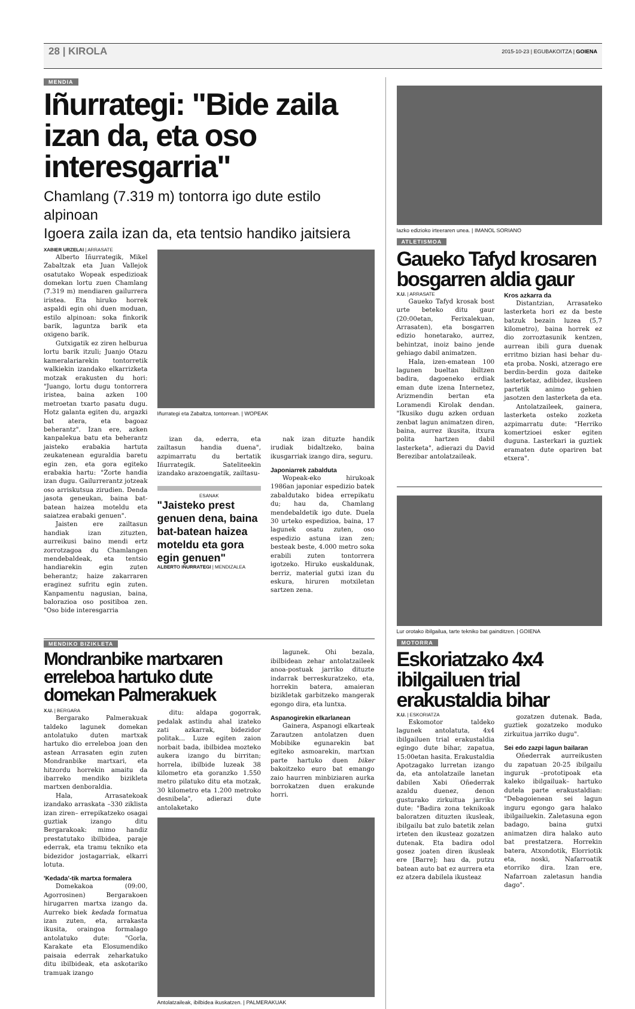28 | KIROLA 2015-10-23 | EGUBAKOITZA | GOIENA
MENDIA
Iñurrategi: "Bide zaila izan da, eta oso interesgarria"
Chamlang (7.319 m) tontorra igo dute estilo alpinoan
Igoera zaila izan da, eta tentsio handiko jaitsiera
XABIER URZELAI | ARRASATE
Alberto Iñurrategik, Mikel Zabaltzak eta Juan Vallejok osatutako Wopeak espedizioak domekan lortu zuen Chamlang (7.319 m) mendiaren gailurrera iristea. Eta hiruko horrek aspaldi egin ohi duen moduan, estilo alpinoan: soka finkorik barik, laguntza barik eta oxigeno barik.
Gutxigatik ez ziren helburua lortu barik itzuli; Juanjo Otazu kameralariarekin tontorretik walkiekin izandako elkarrizketa motzak erakusten du hori: "Juango, lortu dugu tontorrera iristea, baina azken 100 metroetan txarto pasatu dugu. Hotz galanta egiten du, argazki bat atera, eta bagoaz beherantz". Izan ere, azken kanpalekua batu eta beherantz jaisteko erabakia hartuta zeukatenean eguraldia baretu egin zen, eta gora egiteko erabakia hartu: "Zorte handia izan dugu. Gailurrerantz jotzeak oso arriskutsua zirudien. Denda jasota geneukan, baina bat-batean haizea moteldu eta saiatzea erabaki genuen".
Jaisten ere zailtasun handiak izan zituzten, aurreikusi baino mendi ertz zorrotzagoa du Chamlangen mendebaldeak, eta tentsio handiarekin egin zuten beherantz; haize zakarraren eraginez sufritu egin zuten. Kanpamentu nagusian, baina, balorazioa oso positiboa zen. "Oso bide interesgarria
Iñurrategi eta Zabaltza, tontorrean. | WOPEAK
izan da, ederra, eta zailtasun handia duena", azpimarratu du bertatik Iñurrategik. Sateliteekin izandako arazoengatik, zailtasu-
ESANAK
"Jaisteko prest genuen dena, baina bat-batean haizea moteldu eta gora egin genuen"
ALBERTO IÑURRATEGI | MENDIZALEA
nak izan dituzte handik irudiak bidaltzeko, baina ikusgarriak izango dira, seguru.
Japoniarrek zabalduta
Wopeak-eko hirukoak 1986an japoniar espedizio batek zabaldutako bidea errepikatu du; hau da, Chamlang mendebaldetik igo dute. Duela 30 urteko espedizioa, baina, 17 lagunek osatu zuten, oso espedizio astuna izan zen; besteak beste, 4.000 metro soka erabili zuten tontorrera igotzeko. Hiruko euskaldunak, berriz, material gutxi izan du eskura, hiruren motxiletan sartzen zena.
MENDIKO BIZIKLETA
Mondranbike martxaren erreleboa hartuko dute domekan Palmerakuek
lagunek. Ohi bezala, ibilbidean zehar antolatzaileek anoa-postuak jarriko dituzte indarrak berreskuratzeko, eta, horrekin batera, amaieran bizikletak garbitzeko mangerak egongo dira, eta luntxa.
X.U. | BERGARA
Bergarako Palmerakuak taldeko lagunek domekan antolatuko duten martxak hartuko dio erreleboa joan den astean Arrasaten egin zuten Mondranbike martxari, eta hitzordu horrekin amaitu da ibarreko mendiko bizikleta martxen denboraldia.
Hala, Arrasatekoak izandako arraskata –330 ziklista izan ziren– errepikatzeko osagai guztiak izango ditu Bergarakoak: mimo handiz prestatutako ibilbidea, paraje ederrak, eta tramu tekniko eta bidezidor jostagarriak, elkarri lotuta.
'Kedada'-tik martxa formalera
Domekakoa (09:00, Agorrosinen) Bergarakoen hirugarren martxa izango da. Aurreko biek kedada formatua izan zuten, eta, arrakasta ikusita, oraingoa formalago antolatuko dute: "Gorla, Karakate eta Elosumendiko paisaia ederrak zeharkatuko ditu ibilbideak, eta askotariko tramuak izango
ditu: aldapa gogorrak, pedalak astindu ahal izateko zati azkarrak, bidezidor politak... Luze egiten zaion norbait bada, ibilbidea mozteko aukera izango du birritan; horrela, ibilbide luzeak 38 kilometro eta goranzko 1.550 metro pilatuko ditu eta motzak, 30 kilometro eta 1.200 metroko desnibela", adierazi dute antolaketako
Aspanogirekin elkarlanean
Gainera, Aspanogi elkarteak Zarautzen antolatzen duen Mobibike egunarekin bat egiteko asmoarekin, martxan parte hartuko duen biker bakoitzeko euro bat emango zaio haurren minbiziaren aurka borrokatzen duen erakunde horri.
Antolatzaileak, ibilbidea ikuskatzen. | PALMERAKUAK
Iazko edizioko irteeraren unea. | IMANOL SORIANO
ATLETISMOA
Gaueko Tafyd krosaren bosgarren aldia gaur
X.U. | ARRASATE
Gaueko Tafyd krosak bost urte beteko ditu gaur (20:00etan, Ferixalekuan, Arrasaten), eta bosgarren edizio honetarako, aurrez, behintzat, inoiz baino jende gehiago dabil animatzen.
Hala, izen-ematean 100 lagunen bueltan ibiltzen badira, dagoeneko erdiak eman dute izena Internetez, Arizmendin bertan eta Loramendi Kirolak dendan. "Ikusiko dugu azken orduan zenbat lagun animatzen diren, baina, aurrez ikusita, itxura polita hartzen dabil lasterketa", adierazi du David Berezibar antolatzaileak.
Kros azkarra da
Distantzian, Arrasateko lasterketa hori ez da beste batzuk bezain luzea (5,7 kilometro), baina horrek ez dio zorroztasunik kentzen, aurrean ibili gura duenak erritmo bizian hasi behar du-eta proba. Noski, atzerago ere berdin-berdin goza daiteke lasterketaz, adibidez, ikusleen partetik animo gehien jasotzen den lasterketa da eta.
Antolatzaileek, gainera, lasterketa osteko zozketa azpimarratu dute: "Herriko komertzioei esker egiten duguna. Lasterkari ia guztiek eramaten dute opariren bat etxera".
Lur orotako ibilgailua, tarte tekniko bat gainditzen. | GOIENA
MOTORRA
Eskoriatzako 4x4 ibilgailuen trial erakustaldia bihar
X.U. | ESKORIATZA
Eskomotor taldeko lagunek antolatuta, 4x4 ibilgailuen trial erakustaldia egingo dute bihar, zapatua, 15:00etan hasita. Erakustaldia Apotzagako lurretan izango da, eta antolatzaile lanetan dabilen Xabi Oñederrak azaldu duenez, denon gusturako zirkuitua jarriko dute: "Badira zona teknikoak baloratzen dituzten ikusleak, ibilgailu bat zulo batetik zelan irteten den ikusteaz gozatzen dutenak. Eta badira odol gosez joaten diren ikusleak ere [Barre]; hau da, putzu batean auto bat ez aurrera eta ez atzera dabilela ikusteaz
gozatzen dutenak. Bada, guztiek gozatzeko moduko zirkuitua jarriko dugu".
Sei edo zazpi lagun bailaran
Oñederrak aurreikusten du zapatuan 20-25 ibilgailu inguruk –prototipoak eta kaleko ibilgailuak– hartuko dutela parte erakustaldian: "Debagoienean sei lagun inguru egongo gara halako ibilgailuekin. Zaletasuna egon badago, baina gutxi animatzen dira halako auto bat prestatzera. Horrekin batera, Atxondotik, Elorriotik eta, noski, Nafarroatik etorriko dira. Izan ere, Nafarroan zaletasun handia dago".